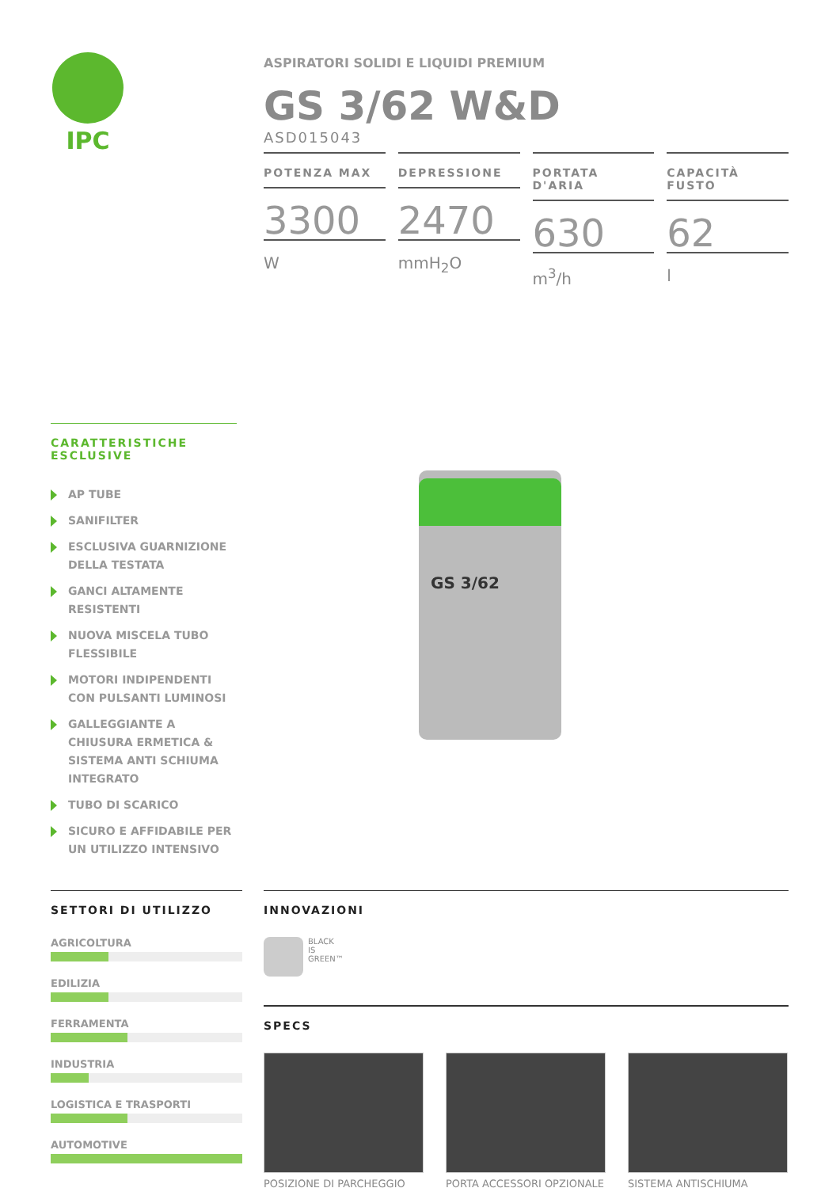IPC
ASPIRATORI SOLIDI E LIQUIDI PREMIUM
GS 3/62 W&D
ASD015043
POTENZA MAX
3300
W
DEPRESSIONE
2470
mmH<sub>2</sub>O
PORTATA D'ARIA
630
m<sup>3</sup>/h
CAPACITÀ FUSTO
62
l
CARATTERISTICHE ESCLUSIVE
AP TUBE
SANIFILTER
ESCLUSIVA GUARNIZIONE DELLA TESTATA
GANCI ALTAMENTE RESISTENTI
NUOVA MISCELA TUBO FLESSIBILE
MOTORI INDIPENDENTI CON PULSANTI LUMINOSI
GALLEGGIANTE A CHIUSURA ERMETICA & SISTEMA ANTI SCHIUMA INTEGRATO
TUBO DI SCARICO
SICURO E AFFIDABILE PER UN UTILIZZO INTENSIVO
GS 3/62
SETTORI DI UTILIZZO
AGRICOLTURA
EDILIZIA
FERRAMENTA
INDUSTRIA
LOGISTICA E TRASPORTI
AUTOMOTIVE
INNOVAZIONI
BLACK
IS
GREEN™
SPECS
POSIZIONE DI PARCHEGGIO PORTA ACCESSORI OPZIONALE SISTEMA ANTISCHIUMA